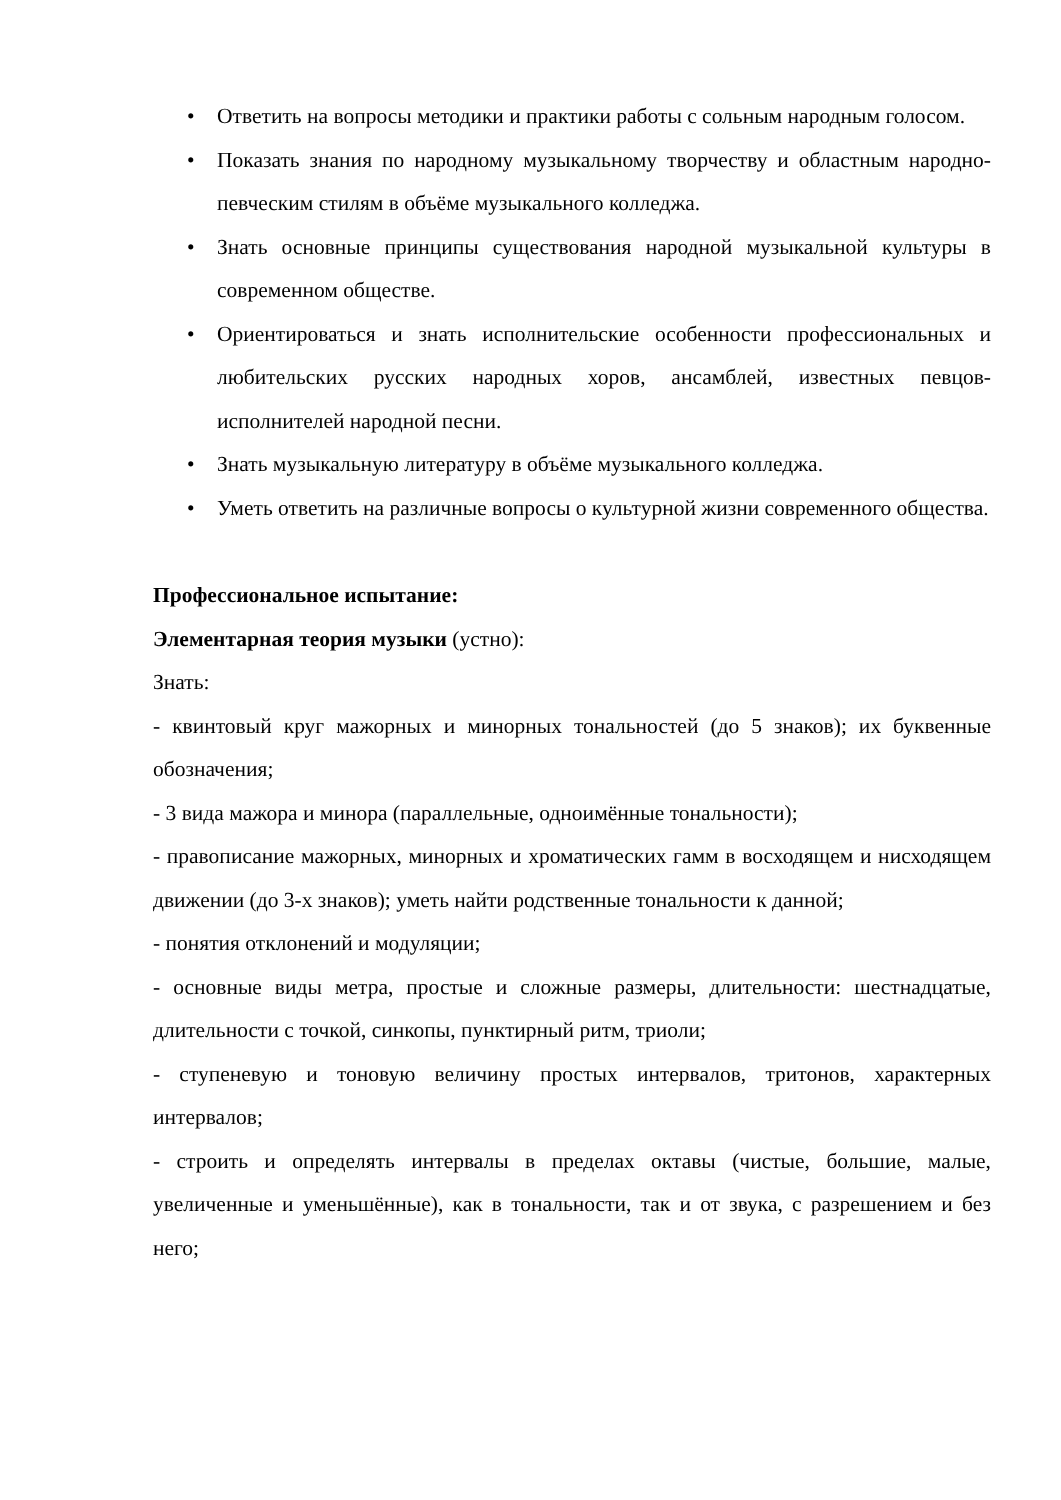• Ответить на вопросы методики и практики работы с сольным народным голосом.
• Показать знания по народному музыкальному творчеству и областным народно-певческим стилям в объёме музыкального колледжа.
• Знать основные принципы существования народной музыкальной культуры в современном обществе.
• Ориентироваться и знать исполнительские особенности профессиональных и любительских русских народных хоров, ансамблей, известных певцов-исполнителей народной песни.
• Знать музыкальную литературу в объёме музыкального колледжа.
• Уметь ответить на различные вопросы о культурной жизни современного общества.
Профессиональное испытание:
Элементарная теория музыки (устно):
Знать:
- квинтовый круг мажорных и минорных тональностей (до 5 знаков); их буквенные обозначения;
- 3 вида мажора и минора (параллельные, одноимённые тональности);
- правописание мажорных, минорных и хроматических гамм в восходящем и нисходящем движении (до 3-х знаков); уметь найти родственные тональности к данной;
- понятия отклонений и модуляции;
- основные виды метра, простые и сложные размеры, длительности: шестнадцатые, длительности с точкой, синкопы, пунктирный ритм, триоли;
- ступеневую и тоновую величину простых интервалов, тритонов, характерных интервалов;
- строить и определять интервалы в пределах октавы (чистые, большие, малые, увеличенные и уменьшённые), как в тональности, так и от звука, с разрешением и без него;